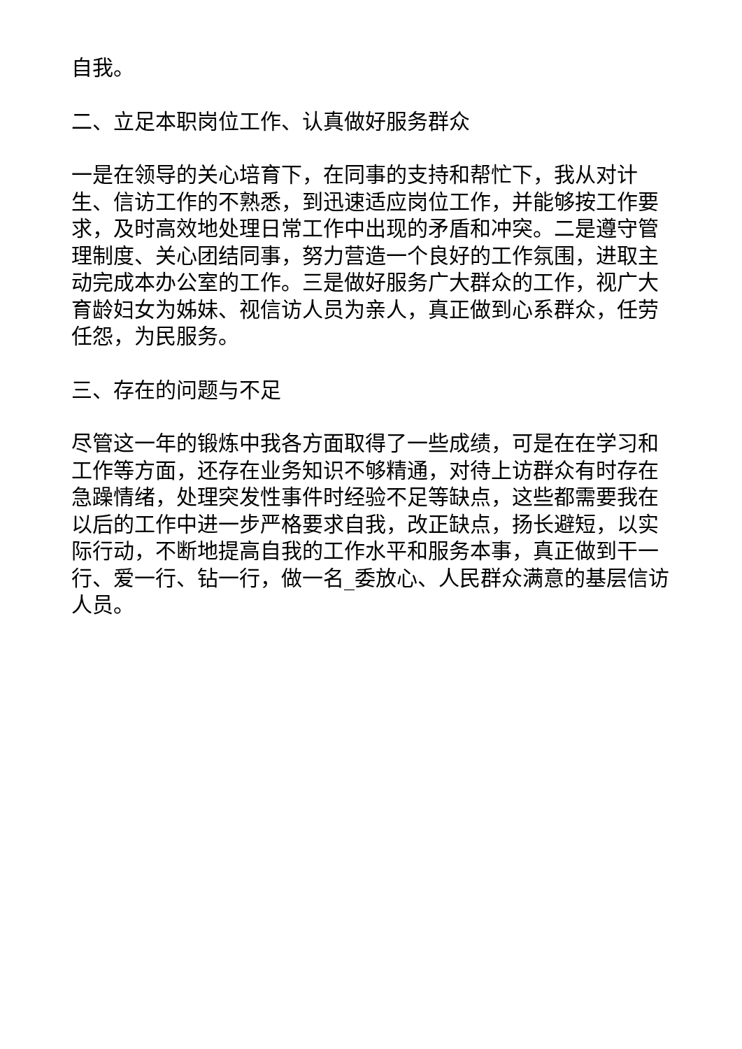自我。
二、立足本职岗位工作、认真做好服务群众
一是在领导的关心培育下，在同事的支持和帮忙下，我从对计生、信访工作的不熟悉，到迅速适应岗位工作，并能够按工作要求，及时高效地处理日常工作中出现的矛盾和冲突。二是遵守管理制度、关心团结同事，努力营造一个良好的工作氛围，进取主动完成本办公室的工作。三是做好服务广大群众的工作，视广大育龄妇女为姊妹、视信访人员为亲人，真正做到心系群众，任劳任怨，为民服务。
三、存在的问题与不足
尽管这一年的锻炼中我各方面取得了一些成绩，可是在在学习和工作等方面，还存在业务知识不够精通，对待上访群众有时存在急躁情绪，处理突发性事件时经验不足等缺点，这些都需要我在以后的工作中进一步严格要求自我，改正缺点，扬长避短，以实际行动，不断地提高自我的工作水平和服务本事，真正做到干一行、爱一行、钻一行，做一名_委放心、人民群众满意的基层信访人员。